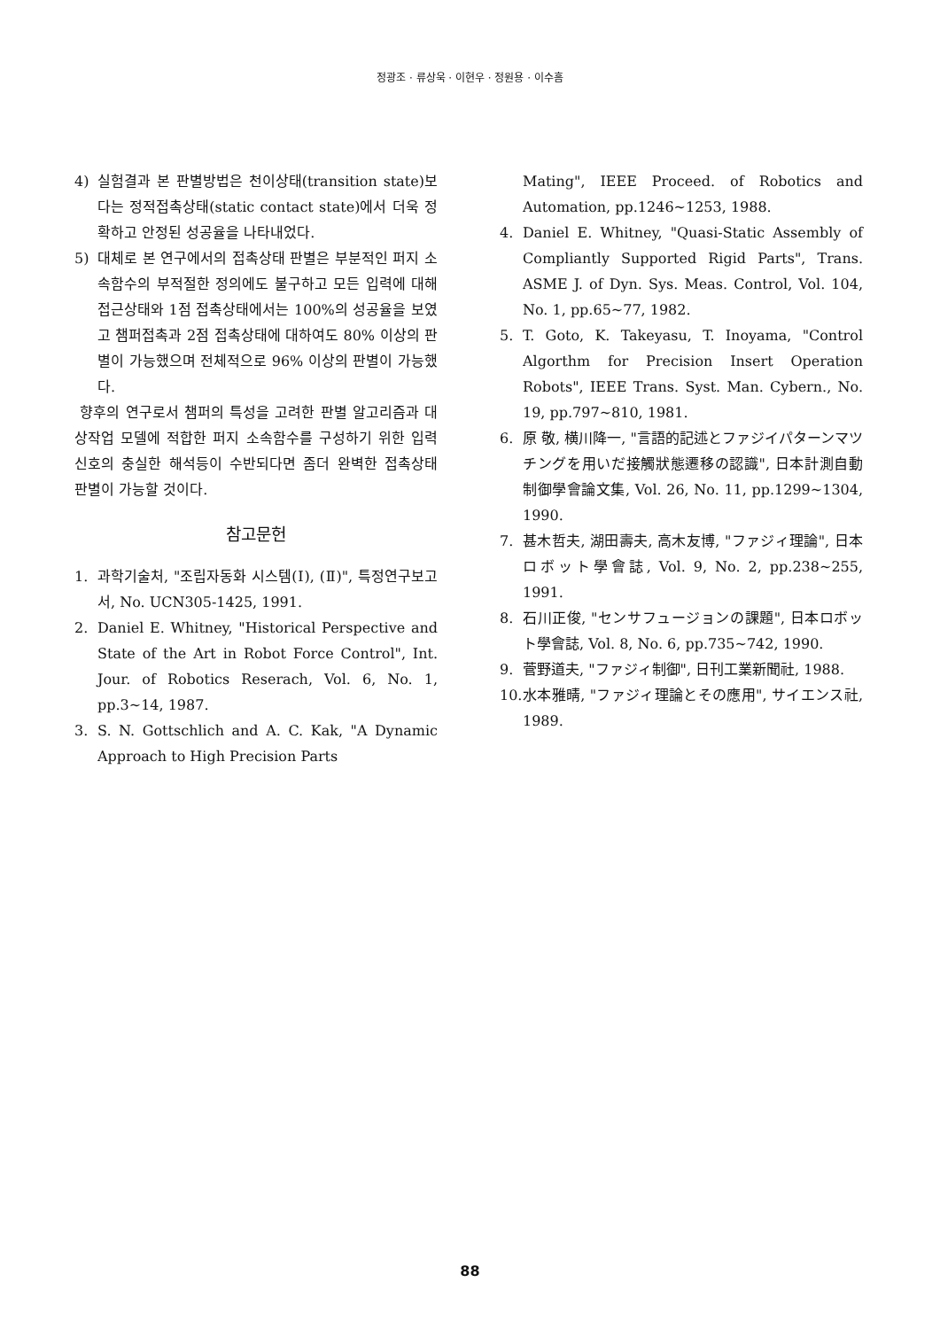정광조 · 류상욱 · 이현우 · 정원용 · 이수흠
4) 실험결과 본 판별방법은 천이상태(transition state)보다는 정적접촉상태(static contact state)에서 더욱 정확하고 안정된 성공율을 나타내었다.
5) 대체로 본 연구에서의 접촉상태 판별은 부분적인 퍼지 소속함수의 부적절한 정의에도 불구하고 모든 입력에 대해 접근상태와 1점 접촉상태에서는 100%의 성공율을 보였고 챔퍼접촉과 2점 접촉상태에 대하여도 80% 이상의 판별이 가능했으며 전체적으로 96% 이상의 판별이 가능했다.
향후의 연구로서 챔퍼의 특성을 고려한 판별 알고리즘과 대상작업 모델에 적합한 퍼지 소속함수를 구성하기 위한 입력신호의 충실한 해석등이 수반되다면 좀더 완벽한 접촉상태 판별이 가능할 것이다.
참고문헌
1. 과학기술처, "조립자동화 시스템(Ⅰ), (Ⅱ)", 특정연구보고서, No. UCN305-1425, 1991.
2. Daniel E. Whitney, "Historical Perspective and State of the Art in Robot Force Control", Int. Jour. of Robotics Reserach, Vol. 6, No. 1, pp.3~14, 1987.
3. S. N. Gottschlich and A. C. Kak, "A Dynamic Approach to High Precision Parts
Mating", IEEE Proceed. of Robotics and Automation, pp.1246~1253, 1988.
4. Daniel E. Whitney, "Quasi-Static Assembly of Compliantly Supported Rigid Parts", Trans. ASME J. of Dyn. Sys. Meas. Control, Vol. 104, No. 1, pp.65~77, 1982.
5. T. Goto, K. Takeyasu, T. Inoyama, "Control Algorthm for Precision Insert Operation Robots", IEEE Trans. Syst. Man. Cybern., No. 19, pp.797~810, 1981.
6. 原 敬, 横川降一, "言語的記述とファジイパターンマツチングを用いだ接觸狀態遷移の認識", 日本計測自動制御學會論文集, Vol. 26, No. 11, pp.1299~1304, 1990.
7. 甚木哲夫, 湖田壽夫, 高木友博, "ファジィ理論", 日本ロボット學會誌, Vol. 9, No. 2, pp.238~255, 1991.
8. 石川正俊, "センサフュージョンの課題", 日本ロボット學會誌, Vol. 8, No. 6, pp.735~742, 1990.
9. 菅野道夫, "ファジィ制御", 日刊工業新聞社, 1988.
10. 水本雅晴, "ファジィ理論とその應用", サイエンス社, 1989.
88